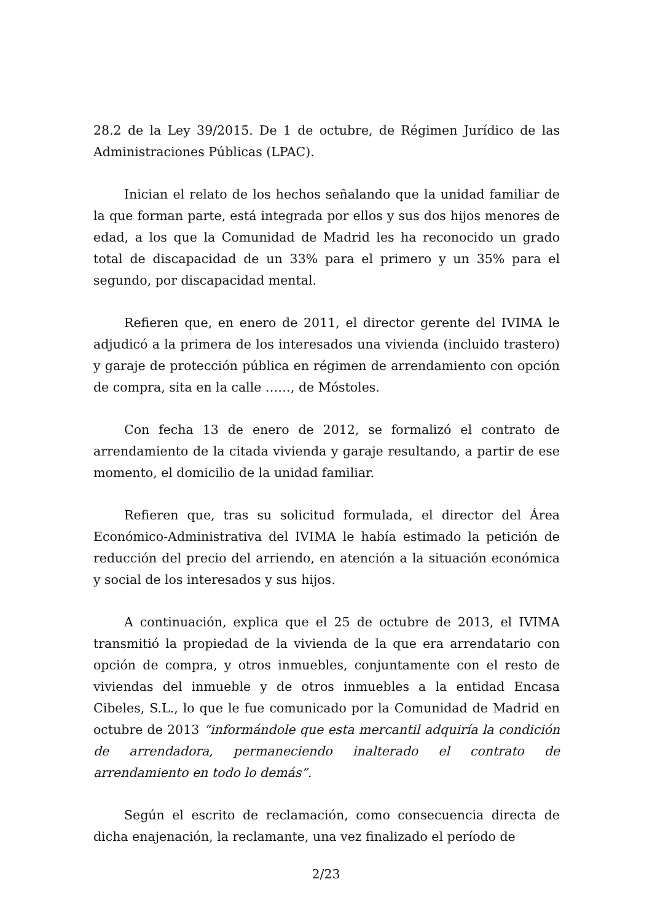28.2 de la Ley 39/2015. De 1 de octubre, de Régimen Jurídico de las Administraciones Públicas (LPAC).
Inician el relato de los hechos señalando que la unidad familiar de la que forman parte, está integrada por ellos y sus dos hijos menores de edad, a los que la Comunidad de Madrid les ha reconocido un grado total de discapacidad de un 33% para el primero y un 35% para el segundo, por discapacidad mental.
Refieren que, en enero de 2011, el director gerente del IVIMA le adjudicó a la primera de los interesados una vivienda (incluido trastero) y garaje de protección pública en régimen de arrendamiento con opción de compra, sita en la calle ……, de Móstoles.
Con fecha 13 de enero de 2012, se formalizó el contrato de arrendamiento de la citada vivienda y garaje resultando, a partir de ese momento, el domicilio de la unidad familiar.
Refieren que, tras su solicitud formulada, el director del Área Económico-Administrativa del IVIMA le había estimado la petición de reducción del precio del arriendo, en atención a la situación económica y social de los interesados y sus hijos.
A continuación, explica que el 25 de octubre de 2013, el IVIMA transmitió la propiedad de la vivienda de la que era arrendatario con opción de compra, y otros inmuebles, conjuntamente con el resto de viviendas del inmueble y de otros inmuebles a la entidad Encasa Cibeles, S.L., lo que le fue comunicado por la Comunidad de Madrid en octubre de 2013 “informándole que esta mercantil adquiría la condición de arrendadora, permaneciendo inalterado el contrato de arrendamiento en todo lo demás”.
Según el escrito de reclamación, como consecuencia directa de dicha enajenación, la reclamante, una vez finalizado el período de
2/23